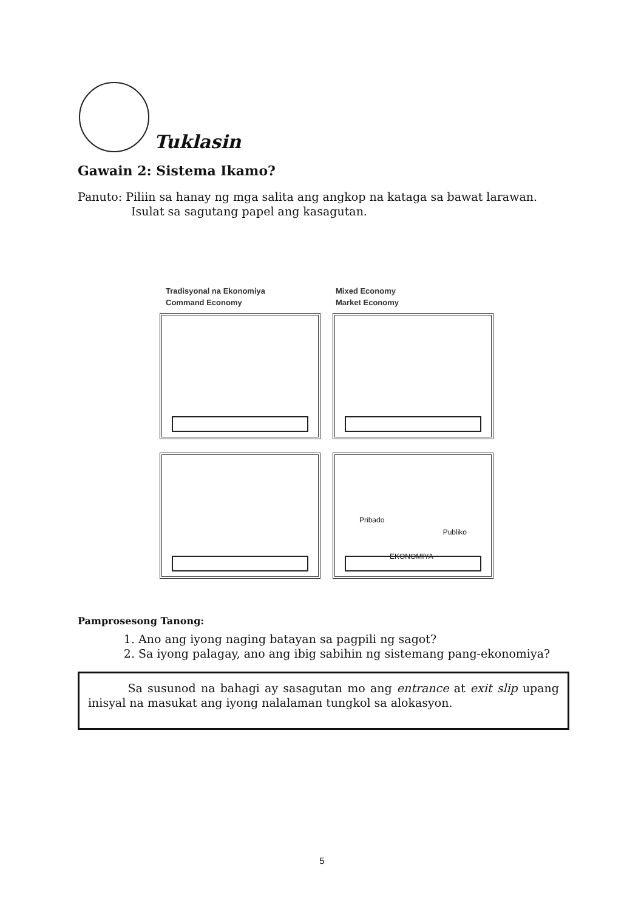Tuklasin
Gawain 2: Sistema Ikamo?
Panuto: Piliin sa hanay ng mga salita ang angkop na kataga sa bawat larawan.
Isulat sa sagutang papel ang kasagutan.
Tradisyonal na Ekonomiya
Command Economy
Mixed Economy
Market Economy
Pribado
Publiko
EKONOMIYA
Pamprosesong Tanong:
1. Ano ang iyong naging batayan sa pagpili ng sagot?
2. Sa iyong palagay, ano ang ibig sabihin ng sistemang pang-ekonomiya?
Sa susunod na bahagi ay sasagutan mo ang entrance at exit slip upang inisyal na masukat ang iyong nalalaman tungkol sa alokasyon.
5